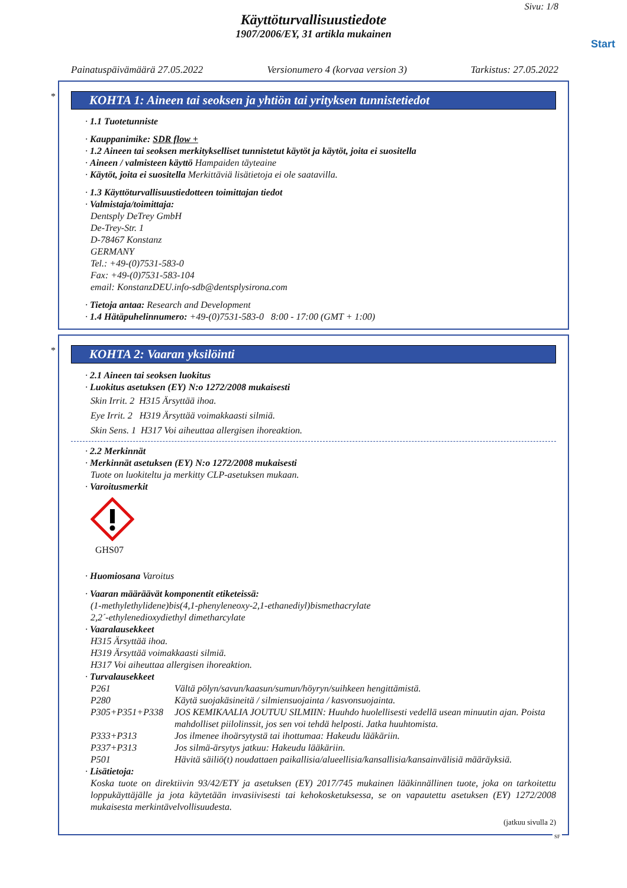Sivu: 1/8
Käyttöturvallisuustiedote
1907/2006/EY, 31 artikla mukainen
Start
Painatuspäivämäärä 27.05.2022 Versionumero 4 (korvaa version 3) Tarkistus: 27.05.2022
*
KOHTA 1: Aineen tai seoksen ja yhtiön tai yrityksen tunnistetiedot
· 1.1 Tuotetunniste
· Kauppanimike: SDR flow +
· 1.2 Aineen tai seoksen merkitykselliset tunnistetut käytöt ja käytöt, joita ei suositella
· Aineen / valmisteen käyttö Hampaiden täyteaine
· Käytöt, joita ei suositella Merkittäviä lisätietoja ei ole saatavilla.
· 1.3 Käyttöturvallisuustiedotteen toimittajan tiedot
· Valmistaja/toimittaja:
Dentsply DeTrey GmbH
De-Trey-Str. 1
D-78467 Konstanz
GERMANY
Tel.: +49-(0)7531-583-0
Fax: +49-(0)7531-583-104
email: KonstanzDEU.info-sdb@dentsplysirona.com
· Tietoja antaa: Research and Development
· 1.4 Hätäpuhelinnumero: +49-(0)7531-583-0 8:00 - 17:00 (GMT + 1:00)
*
KOHTA 2: Vaaran yksilöinti
· 2.1 Aineen tai seoksen luokitus
· Luokitus asetuksen (EY) N:o 1272/2008 mukaisesti
Skin Irrit. 2 H315 Ärsyttää ihoa.
Eye Irrit. 2 H319 Ärsyttää voimakkaasti silmiä.
Skin Sens. 1 H317 Voi aiheuttaa allergisen ihoreaktion.
· 2.2 Merkinnät
· Merkinnät asetuksen (EY) N:o 1272/2008 mukaisesti
Tuote on luokiteltu ja merkitty CLP-asetuksen mukaan.
· Varoitusmerkit
GHS07
· Huomiosana Varoitus
· Vaaran määräävät komponentit etiketeissä:
(1-methylethylidene)bis(4,1-phenyleneoxy-2,1-ethanediyl)bismethacrylate
2,2´-ethylenedioxydiethyl dimetharcylate
· Vaaralausekkeet
H315 Ärsyttää ihoa.
H319 Ärsyttää voimakkaasti silmiä.
H317 Voi aiheuttaa allergisen ihoreaktion.
· Turvalausekkeet
P261 Vältä pölyn/savun/kaasun/sumun/höyryn/suihkeen hengittämistä.
P280 Käytä suojakäsineitä / silmiensuojainta / kasvonsuojainta.
P305+P351+P338 JOS KEMIKAALIA JOUTUU SILMIIN: Huuhdo huolellisesti vedellä usean minuutin ajan. Poista mahdolliset piilolinssit, jos sen voi tehdä helposti. Jatka huuhtomista.
P333+P313 Jos ilmenee ihoärsytystä tai ihottumaa: Hakeudu lääkäriin.
P337+P313 Jos silmä-ärsytys jatkuu: Hakeudu lääkäriin.
P501 Hävitä säiliö(t) noudattaen paikallisia/alueellisia/kansallisia/kansainvälisiä määräyksiä.
· Lisätietoja:
Koska tuote on direktiivin 93/42/ETY ja asetuksen (EY) 2017/745 mukainen lääkinnällinen tuote, joka on tarkoitettu loppukäyttäjälle ja jota käytetään invasiivisesti tai kehokosketuksessa, se on vapautettu asetuksen (EY) 1272/2008 mukaisesta merkintävelvollisuudesta.
(jatkuu sivulla 2)
SF